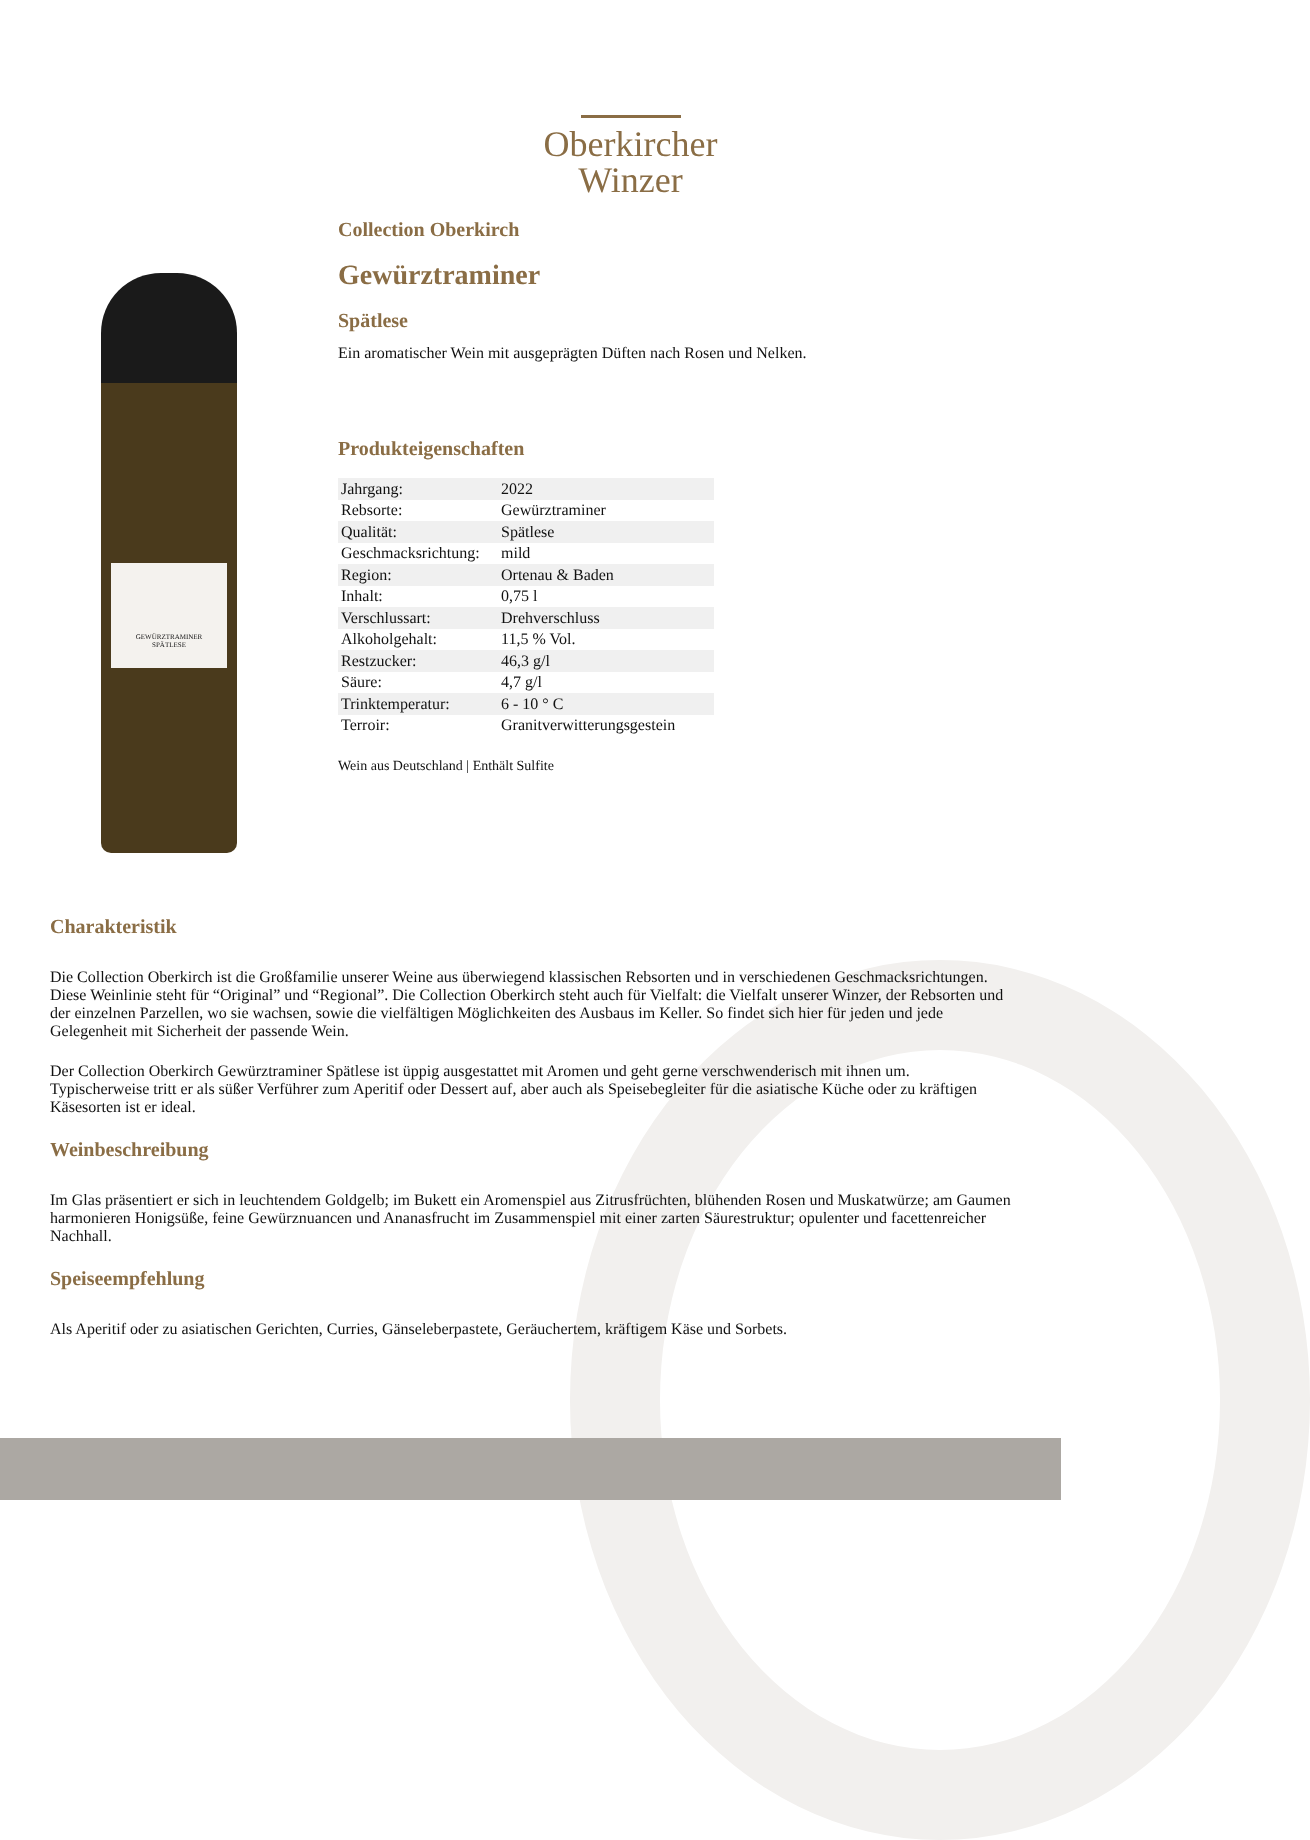Oberkircher
Winzer
GEWÜRZTRAMINER
SPÄTLESE
Collection Oberkirch
Gewürztraminer
Spätlese
Ein aromatischer Wein mit ausgeprägten Düften nach Rosen und Nelken.
Produkteigenschaften
| Jahrgang: | 2022 |
| Rebsorte: | Gewürztraminer |
| Qualität: | Spätlese |
| Geschmacksrichtung: | mild |
| Region: | Ortenau & Baden |
| Inhalt: | 0,75 l |
| Verschlussart: | Drehverschluss |
| Alkoholgehalt: | 11,5 % Vol. |
| Restzucker: | 46,3 g/l |
| Säure: | 4,7 g/l |
| Trinktemperatur: | 6 - 10 ° C |
| Terroir: | Granitverwitterungsgestein |
Wein aus Deutschland | Enthält Sulfite
Charakteristik
Die Collection Oberkirch ist die Großfamilie unserer Weine aus überwiegend klassischen Rebsorten und in verschiedenen Geschmacksrichtungen. Diese Weinlinie steht für “Original” und “Regional”. Die Collection Oberkirch steht auch für Vielfalt: die Vielfalt unserer Winzer, der Rebsorten und der einzelnen Parzellen, wo sie wachsen, sowie die vielfältigen Möglichkeiten des Ausbaus im Keller. So findet sich hier für jeden und jede Gelegenheit mit Sicherheit der passende Wein.
Der Collection Oberkirch Gewürztraminer Spätlese ist üppig ausgestattet mit Aromen und geht gerne verschwenderisch mit ihnen um. Typischerweise tritt er als süßer Verführer zum Aperitif oder Dessert auf, aber auch als Speisebegleiter für die asiatische Küche oder zu kräftigen Käsesorten ist er ideal.
Weinbeschreibung
Im Glas präsentiert er sich in leuchtendem Goldgelb; im Bukett ein Aromenspiel aus Zitrusfrüchten, blühenden Rosen und Muskatwürze; am Gaumen harmonieren Honigsüße, feine Gewürznuancen und Ananasfrucht im Zusammenspiel mit einer zarten Säurestruktur; opulenter und facettenreicher Nachhall.
Speiseempfehlung
Als Aperitif oder zu asiatischen Gerichten, Curries, Gänseleberpastete, Geräuchertem, kräftigem Käse und Sorbets.